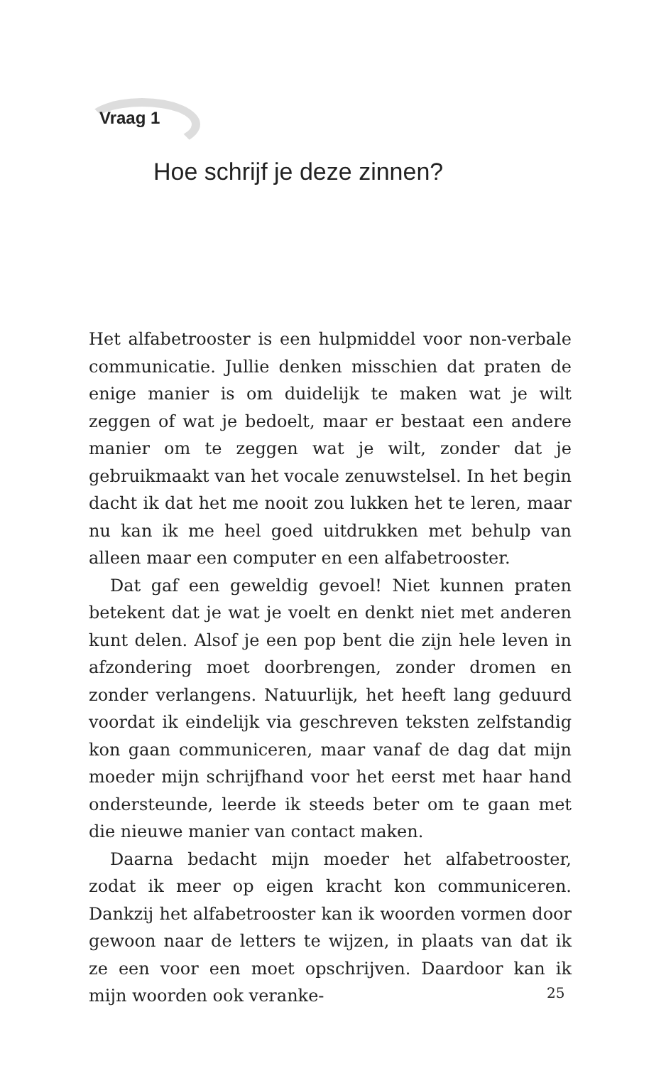Vraag 1
Hoe schrijf je deze zinnen?
Het alfabetrooster is een hulpmiddel voor non-verbale communicatie. Jullie denken misschien dat praten de enige manier is om duidelijk te maken wat je wilt zeggen of wat je bedoelt, maar er bestaat een andere manier om te zeggen wat je wilt, zonder dat je gebruikmaakt van het vocale zenuwstelsel. In het begin dacht ik dat het me nooit zou lukken het te leren, maar nu kan ik me heel goed uitdrukken met behulp van alleen maar een computer en een alfabetrooster.
Dat gaf een geweldig gevoel! Niet kunnen praten betekent dat je wat je voelt en denkt niet met anderen kunt delen. Alsof je een pop bent die zijn hele leven in afzondering moet doorbrengen, zonder dromen en zonder verlangens. Natuurlijk, het heeft lang geduurd voordat ik eindelijk via geschreven teksten zelfstandig kon gaan communiceren, maar vanaf de dag dat mijn moeder mijn schrijfhand voor het eerst met haar hand ondersteunde, leerde ik steeds beter om te gaan met die nieuwe manier van contact maken.
Daarna bedacht mijn moeder het alfabetrooster, zodat ik meer op eigen kracht kon communiceren. Dankzij het alfabetrooster kan ik woorden vormen door gewoon naar de letters te wijzen, in plaats van dat ik ze een voor een moet opschrijven. Daardoor kan ik mijn woorden ook veranke-
25